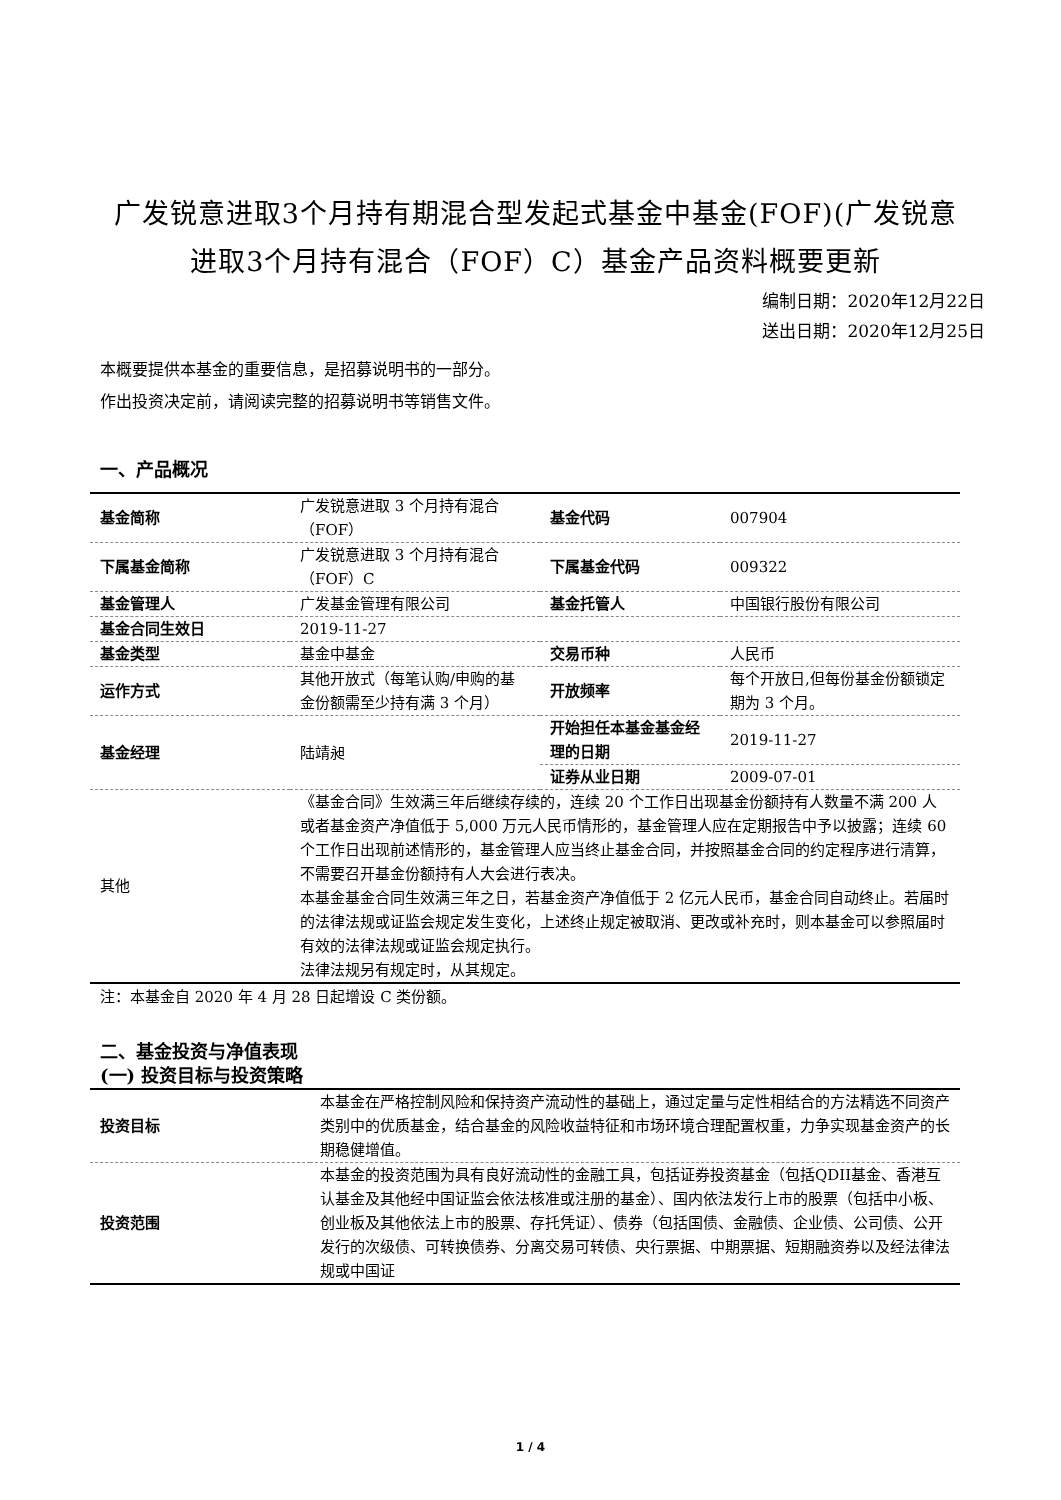广发锐意进取3个月持有期混合型发起式基金中基金(FOF)(广发锐意进取3个月持有混合（FOF）C）基金产品资料概要更新
编制日期：2020年12月22日
送出日期：2020年12月25日
本概要提供本基金的重要信息，是招募说明书的一部分。
作出投资决定前，请阅读完整的招募说明书等销售文件。
一、产品概况
| 基金简称 | 广发锐意进取 3 个月持有混合（FOF） | 基金代码 | 007904 |
| 下属基金简称 | 广发锐意进取 3 个月持有混合（FOF）C | 下属基金代码 | 009322 |
| 基金管理人 | 广发基金管理有限公司 | 基金托管人 | 中国银行股份有限公司 |
| 基金合同生效日 | 2019-11-27 | | |
| 基金类型 | 基金中基金 | 交易币种 | 人民币 |
| 运作方式 | 其他开放式（每笔认购/申购的基金份额需至少持有满 3 个月） | 开放频率 | 每个开放日,但每份基金份额锁定期为 3 个月。 |
| 基金经理 | 陆靖昶 | 开始担任本基金基金经理的日期 | 2019-11-27 |
| | | 证券从业日期 | 2009-07-01 |
| 其他 | 《基金合同》生效满三年后继续存续的，连续 20 个工作日出现基金份额持有人数量不满 200 人或者基金资产净值低于 5,000 万元人民币情形的，基金管理人应在定期报告中予以披露；连续 60 个工作日出现前述情形的，基金管理人应当终止基金合同，并按照基金合同的约定程序进行清算，不需要召开基金份额持有人大会进行表决。 本基金基金合同生效满三年之日，若基金资产净值低于 2 亿元人民币，基金合同自动终止。若届时的法律法规或证监会规定发生变化，上述终止规定被取消、更改或补充时，则本基金可以参照届时有效的法律法规或证监会规定执行。 法律法规另有规定时，从其规定。 | | |
注：本基金自 2020 年 4 月 28 日起增设 C 类份额。
二、基金投资与净值表现
(一) 投资目标与投资策略
| 投资目标 | 本基金在严格控制风险和保持资产流动性的基础上，通过定量与定性相结合的方法精选不同资产类别中的优质基金，结合基金的风险收益特征和市场环境合理配置权重，力争实现基金资产的长期稳健增值。 |
| 投资范围 | 本基金的投资范围为具有良好流动性的金融工具，包括证券投资基金（包括QDII基金、香港互认基金及其他经中国证监会依法核准或注册的基金）、国内依法发行上市的股票（包括中小板、创业板及其他依法上市的股票、存托凭证）、债券（包括国债、金融债、企业债、公司债、公开发行的次级债、可转换债券、分离交易可转债、央行票据、中期票据、短期融资券以及经法律法规或中国证 |
1 / 4